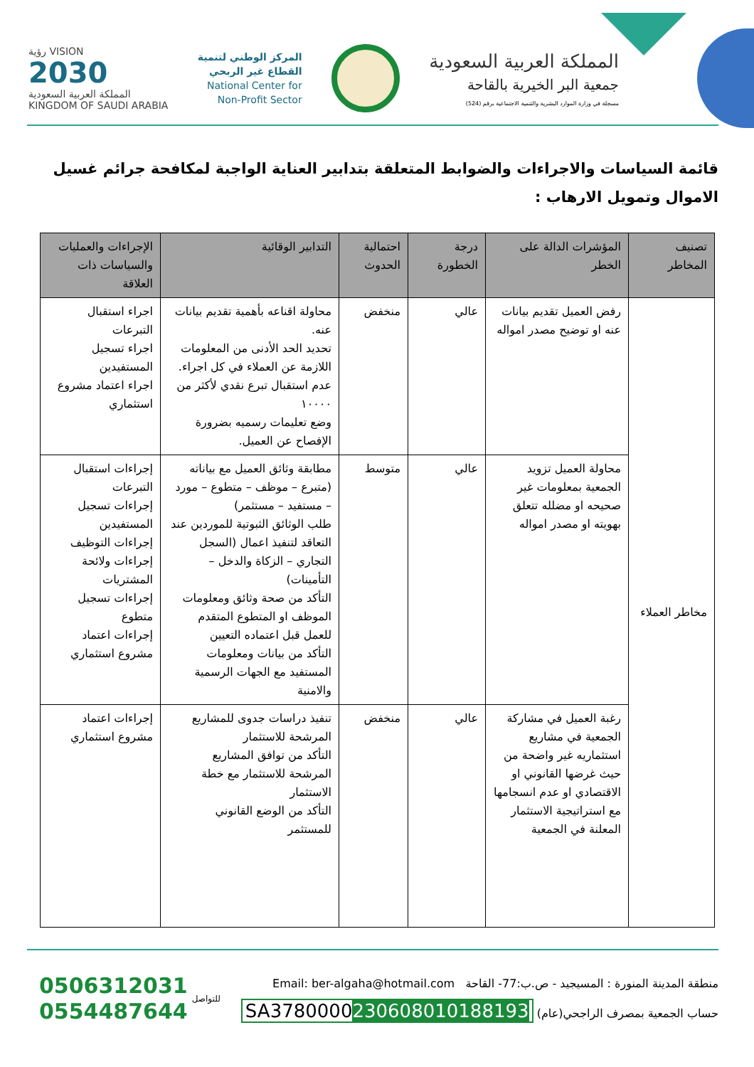المملكة العربية السعودية
جمعية البر الخيرية بالقاحة
مسجلة في وزارة الموارد البشرية والتنمية الاجتماعية برقم (524)
المركز الوطني لتنمية
القطاع غير الربحي
National Center for
Non-Profit Sector
VISION رؤية
2030
المملكة العربية السعودية
KINGDOM OF SAUDI ARABIA
قائمة السياسات والاجراءات والضوابط المتعلقة بتدابير العناية الواجبة لمكافحة جرائم غسيل الاموال وتمويل الارهاب :
| تصنيف المخاطر | المؤشرات الدالة على الخطر | درجة الخطورة | احتمالية الحدوث | التدابير الوقائية | الإجراءات والعمليات والسياسات ذات العلاقة |
| --- | --- | --- | --- | --- | --- |
| مخاطر العملاء | رفض العميل تقديم بيانات عنه او توضيح مصدر امواله | عالي | منخفض | محاولة اقناعه بأهمية تقديم بيانات عنه. تحديد الحد الأدنى من المعلومات اللازمة عن العملاء في كل اجراء. عدم استقبال تبرع نقدي لأكثر من ١٠٠٠٠ وضع تعليمات رسميه بضرورة الإفصاح عن العميل. | اجراء استقبال التبرعات اجراء تسجيل المستفيدين اجراء اعتماد مشروع استثماري |
| | محاولة العميل تزويد الجمعية بمعلومات غير صحيحه او مضلله تتعلق بهويته او مصدر امواله | عالي | متوسط | مطابقة وثائق العميل مع بياناته (متبرع – موظف – متطوع – مورد – مستفيد – مستثمر) طلب الوثائق الثبوتية للموردين عند التعاقد لتنفيذ اعمال (السجل التجاري – الزكاة والدخل – التأمينات) التأكد من صحة وثائق ومعلومات الموظف او المتطوع المتقدم للعمل قبل اعتماده التعيين التأكد من بيانات ومعلومات المستفيد مع الجهات الرسمية والامنية | إجراءات استقبال التبرعات إجراءات تسجيل المستفيدين إجراءات التوظيف إجراءات ولائحة المشتريات إجراءات تسجيل متطوع إجراءات اعتماد مشروع استثماري |
| | رغبة العميل في مشاركة الجمعية في مشاريع استثماريه غير واضحة من حيث غرضها القانوني او الاقتصادي او عدم انسجامها مع استراتيجية الاستثمار المعلنة في الجمعية | عالي | منخفض | تنفيذ دراسات جدوى للمشاريع المرشحة للاستثمار التأكد من توافق المشاريع المرشحة للاستثمار مع خطة الاستثمار التأكد من الوضع القانوني للمستثمر | إجراءات اعتماد مشروع استثماري |
منطقة المدينة المنورة : المسيجيد - ص.ب:77- القاحة Email: ber-algaha@hotmail.com
حساب الجمعية بمصرف الراجحي(عام) SA3780000230608010188193
للتواصل
0506312031
0554487644